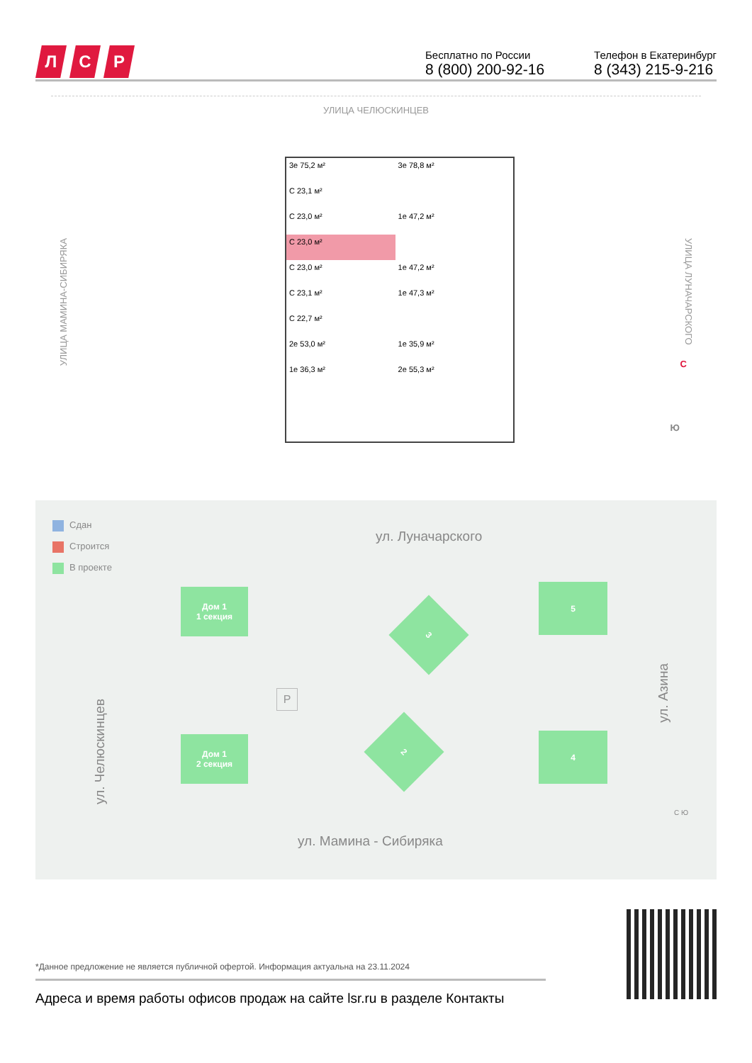Л С Р
Бесплатно по России
8 (800) 200-92-16
Телефон в Екатеринбург
8 (343) 215-9-216
УЛИЦА ЧЕЛЮСКИНЦЕВ
УЛИЦА МАМИНА-СИБИРЯКА
УЛИЦА ЛУНАЧАРСКОГО
3е 75,2 м²
3е 78,8 м²
С 23,1 м²
С 23,0 м²
1е 47,2 м²
С 23,0 м²
С 23,0 м²
1е 47,2 м²
С 23,1 м²
1е 47,3 м²
С 22,7 м²
2е 53,0 м²
1е 35,9 м²
1е 36,3 м²
2е 55,3 м²
С
Ю
Сдан
Строится
В проекте
ул. Луначарского
ул. Мамина - Сибиряка
ул. Челюскинцев
ул. Азина
Дом 1
1 секция
Дом 1
2 секция
P
3
2
5
4
С Ю
*Данное предложение не является публичной офертой. Информация актуальна на 23.11.2024
Адреса и время работы офисов продаж на сайте lsr.ru в разделе Контакты